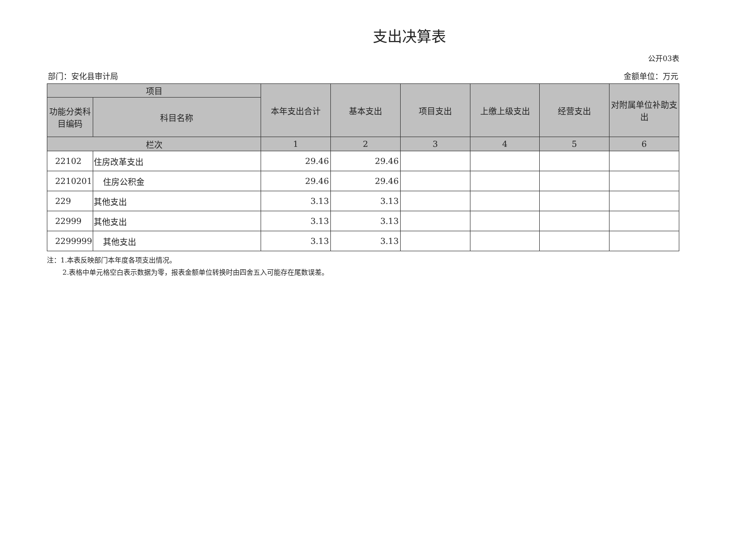支出决算表
公开03表
部门：安化县审计局 金额单位：万元
| 项目 | | 本年支出合计 | 基本支出 | 项目支出 | 上缴上级支出 | 经营支出 | 对附属单位补助支出 |
| --- | --- | --- | --- | --- | --- | --- | --- |
| 功能分类科目编码 | 科目名称 | | | | | | |
| 栏次 | | 1 | 2 | 3 | 4 | 5 | 6 |
| 22102 | 住房改革支出 | 29.46 | 29.46 | | | | |
| 2210201 | 住房公积金 | 29.46 | 29.46 | | | | |
| 229 | 其他支出 | 3.13 | 3.13 | | | | |
| 22999 | 其他支出 | 3.13 | 3.13 | | | | |
| 2299999 | 其他支出 | 3.13 | 3.13 | | | | |
注：1.本表反映部门本年度各项支出情况。
2.表格中单元格空白表示数据为零，报表金额单位转换时由四舍五入可能存在尾数误差。